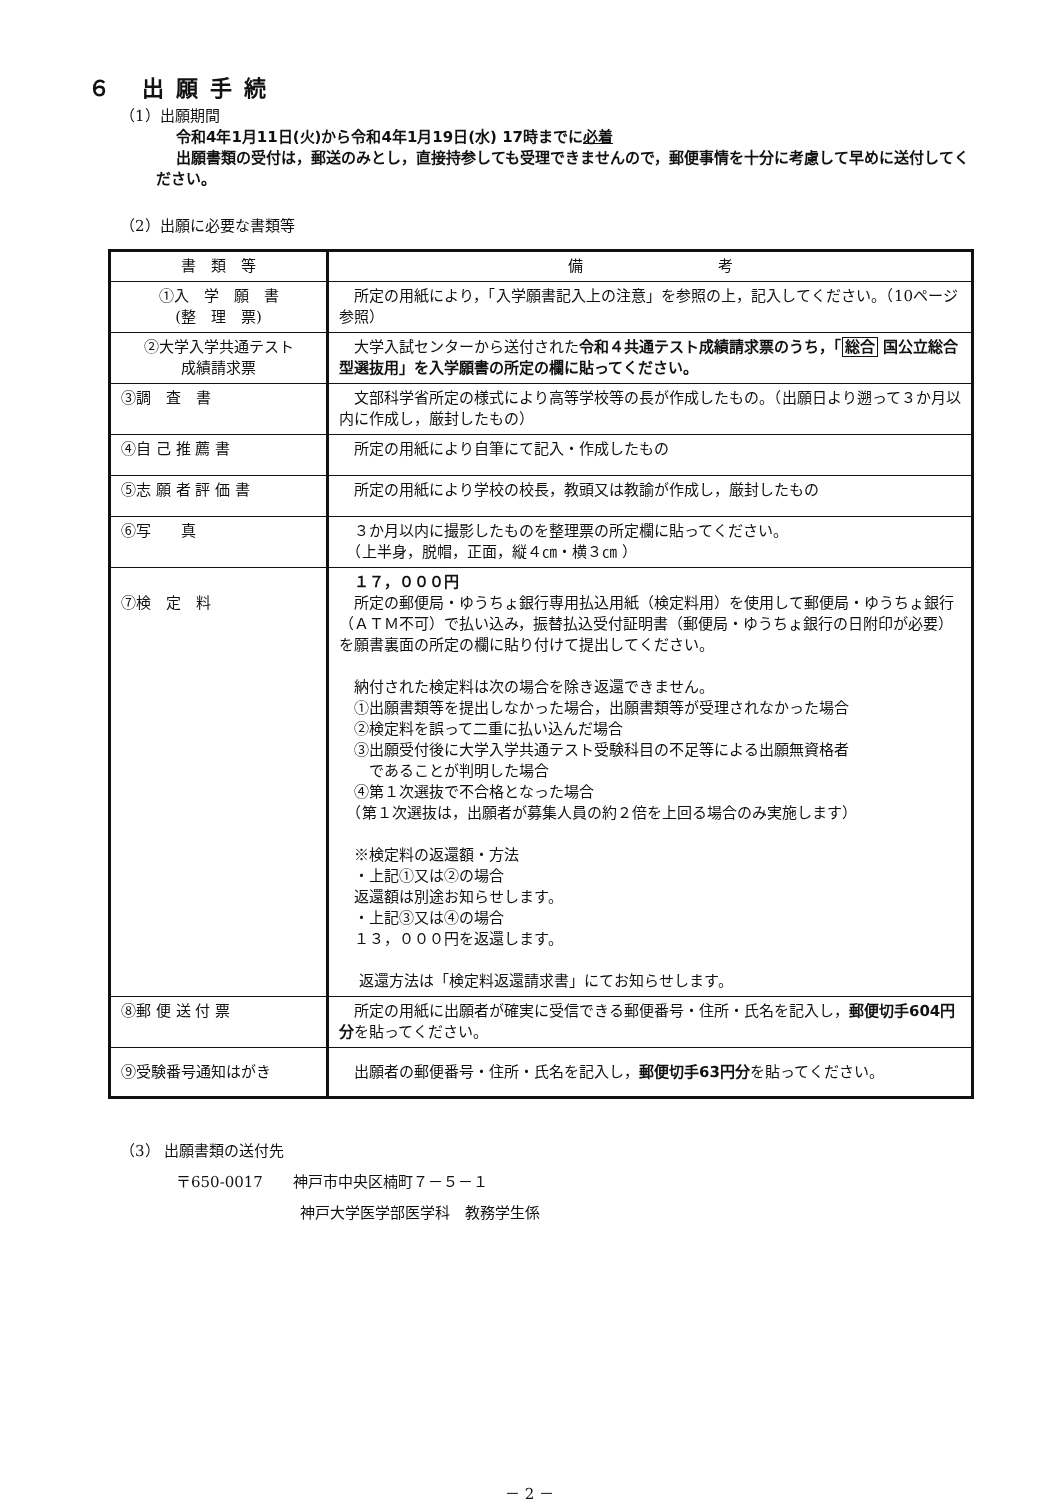６ 出願手続
（1）出願期間
令和4年1月11日(火)から令和4年1月19日(水) 17時までに必着
出願書類の受付は，郵送のみとし，直接持参しても受理できませんので，郵便事情を十分に考慮して早めに送付してください。
（2）出願に必要な書類等
| 書 類 等 | 備 考 |
| --- | --- |
| ①入 学 願 書 (整 理 票) | 所定の用紙により，「入学願書記入上の注意」を参照の上，記入してください。（10ページ参照） |
| ②大学入学共通テスト 成績請求票 | 大学入試センターから送付された 令和４共通テスト成績請求票のうち，「 総合 国公立総合型選抜用」を入学願書の所定の欄に貼ってください。 |
| ③調 査 書 | 文部科学省所定の様式により高等学校等の長が作成したもの。（出願日より遡って３か月以内に作成し，厳封したもの） |
| ④自 己 推 薦 書 | 所定の用紙により自筆にて記入・作成したもの |
| ⑤志 願 者 評 価 書 | 所定の用紙により学校の校長，教頭又は教諭が作成し，厳封したもの |
| ⑥写 真 | ３か月以内に撮影したものを整理票の所定欄に貼ってください。 （上半身，脱帽，正面，縦４㎝・横３㎝ ） |
| ⑦検 定 料 | １７，０００円 所定の郵便局・ゆうちょ銀行専用払込用紙（検定料用）を使用して郵便局・ゆうちょ銀行（ＡＴＭ不可）で払い込み，振替払込受付証明書（郵便局・ゆうちょ銀行の日附印が必要）を願書裏面の所定の欄に貼り付けて提出してください。 納付された検定料は次の場合を除き返還できません。 ①出願書類等を提出しなかった場合，出願書類等が受理されなかった場合 ②検定料を誤って二重に払い込んだ場合 ③出願受付後に大学入学共通テスト受験科目の不足等による出願無資格者 であることが判明した場合 ④第１次選抜で不合格となった場合 （第１次選抜は，出願者が募集人員の約２倍を上回る場合のみ実施します） ※検定料の返還額・方法 ・上記①又は②の場合 返還額は別途お知らせします。 ・上記③又は④の場合 １３，０００円を返還します。 返還方法は「検定料返還請求書」にてお知らせします。 |
| ⑧郵 便 送 付 票 | 所定の用紙に出願者が確実に受信できる郵便番号・住所・氏名を記入し， 郵便切手604円分 を貼ってください。 |
| ⑨受験番号通知はがき | 出願者の郵便番号・住所・氏名を記入し， 郵便切手63円分 を貼ってください。 |
（3） 出願書類の送付先
〒650-0017　　神戸市中央区楠町７－５－１
神戸大学医学部医学科　教務学生係
－ 2 －